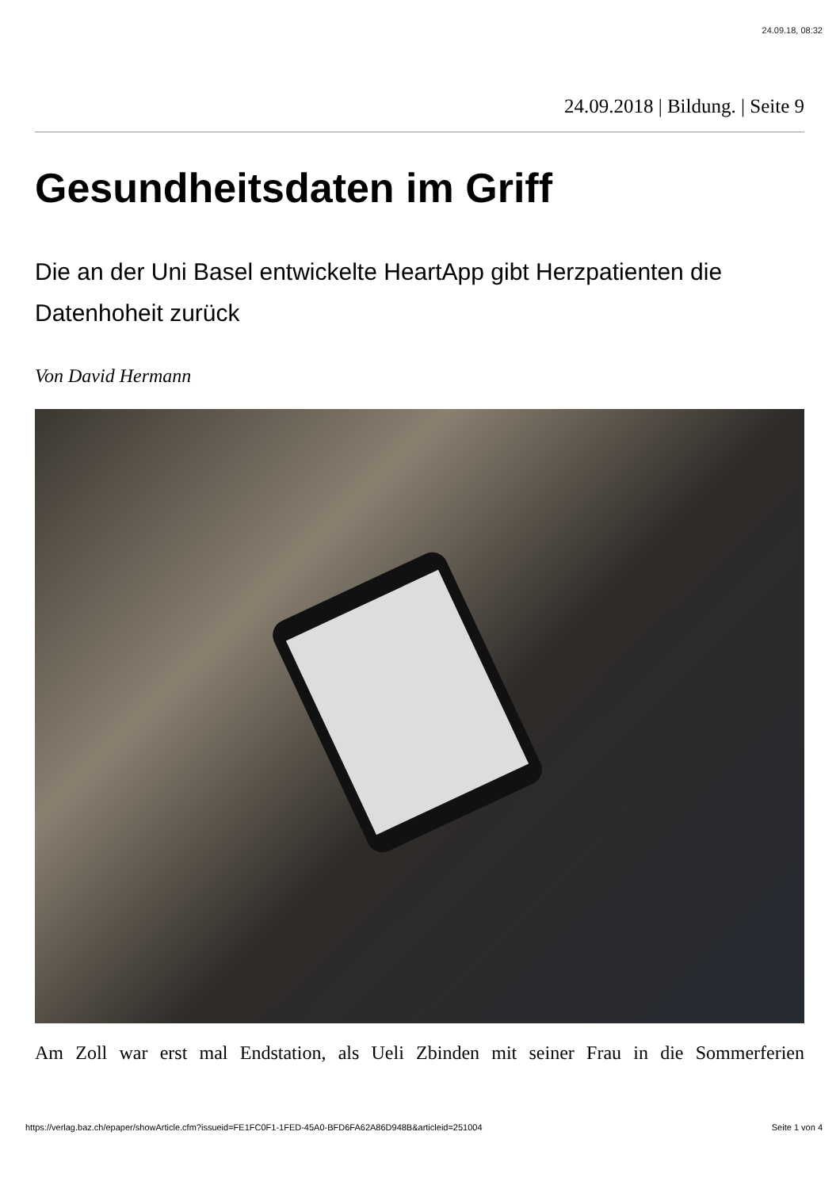24.09.18, 08:32
24.09.2018 | Bildung. | Seite 9
Gesundheitsdaten im Griff
Die an der Uni Basel entwickelte HeartApp gibt Herzpatienten die Datenhoheit zurück
Von David Hermann
Am Zoll war erst mal Endstation, als Ueli Zbinden mit seiner Frau in die Sommerferien
https://verlag.baz.ch/epaper/showArticle.cfm?issueid=FE1FC0F1-1FED-45A0-BFD6FA62A86D948B&articleid=251004 Seite 1 von 4